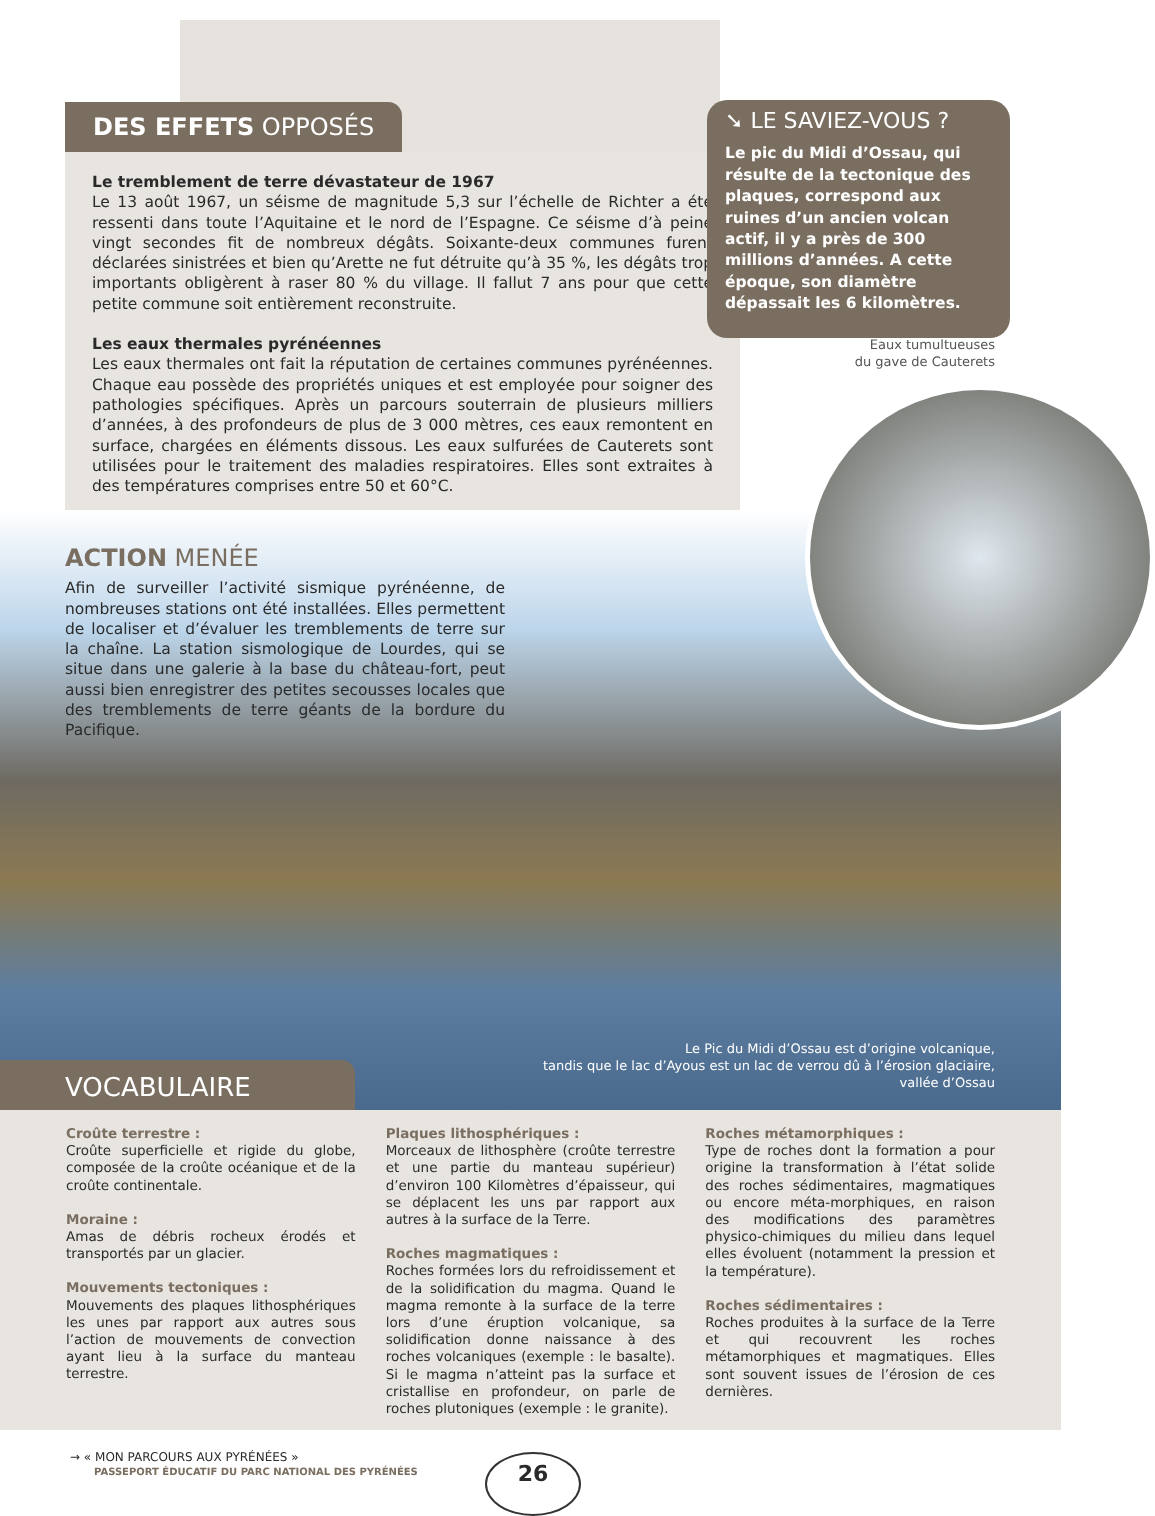DES EFFETS OPPOSÉS
Le tremblement de terre dévastateur de 1967
Le 13 août 1967, un séisme de magnitude 5,3 sur l’échelle de Richter a été ressenti dans toute l’Aquitaine et le nord de l’Espagne. Ce séisme d’à peine vingt secondes fit de nombreux dégâts. Soixante-deux communes furent déclarées sinistrées et bien qu’Arette ne fut détruite qu’à 35 %, les dégâts trop importants obligèrent à raser 80 % du village. Il fallut 7 ans pour que cette petite commune soit entièrement reconstruite.
Les eaux thermales pyrénéennes
Les eaux thermales ont fait la réputation de certaines communes pyrénéennes. Chaque eau possède des propriétés uniques et est employée pour soigner des pathologies spécifiques. Après un parcours souterrain de plusieurs milliers d’années, à des profondeurs de plus de 3 000 mètres, ces eaux remontent en surface, chargées en éléments dissous. Les eaux sulfurées de Cauterets sont utilisées pour le traitement des maladies respiratoires. Elles sont extraites à des températures comprises entre 50 et 60°C.
➘ LE SAVIEZ-VOUS ?
Le pic du Midi d’Ossau, qui résulte de la tectonique des plaques, correspond aux ruines d’un ancien volcan actif, il y a près de 300 millions d’années. A cette époque, son diamètre dépassait les 6 kilomètres.
Eaux tumultueuses
du gave de Cauterets
ACTION MENÉE
Afin de surveiller l’activité sismique pyrénéenne, de nombreuses stations ont été installées. Elles permettent de localiser et d’évaluer les tremblements de terre sur la chaîne. La station sismologique de Lourdes, qui se situe dans une galerie à la base du château-fort, peut aussi bien enregistrer des petites secousses locales que des tremblements de terre géants de la bordure du Pacifique.
Le Pic du Midi d’Ossau est d’origine volcanique,
tandis que le lac d’Ayous est un lac de verrou dû à l’érosion glaciaire,
vallée d’Ossau
VOCABULAIRE
Croûte terrestre :
Croûte superficielle et rigide du globe, composée de la croûte océanique et de la croûte continentale.
Moraine :
Amas de débris rocheux érodés et transportés par un glacier.
Mouvements tectoniques :
Mouvements des plaques lithosphériques les unes par rapport aux autres sous l’action de mouvements de convection ayant lieu à la surface du manteau terrestre.
Plaques lithosphériques :
Morceaux de lithosphère (croûte terrestre et une partie du manteau supérieur) d’environ 100 Kilomètres d’épaisseur, qui se déplacent les uns par rapport aux autres à la surface de la Terre.
Roches magmatiques :
Roches formées lors du refroidissement et de la solidification du magma. Quand le magma remonte à la surface de la terre lors d’une éruption volcanique, sa solidification donne naissance à des roches volcaniques (exemple : le basalte). Si le magma n’atteint pas la surface et cristallise en profondeur, on parle de roches plutoniques (exemple : le granite).
Roches métamorphiques :
Type de roches dont la formation a pour origine la transformation à l’état solide des roches sédimentaires, magmatiques ou encore méta-morphiques, en raison des modifications des paramètres physico-chimiques du milieu dans lequel elles évoluent (notamment la pression et la température).
Roches sédimentaires :
Roches produites à la surface de la Terre et qui recouvrent les roches métamorphiques et magmatiques. Elles sont souvent issues de l’érosion de ces dernières.
→ « MON PARCOURS AUX PYRÉNÉES »
PASSEPORT ÉDUCATIF DU PARC NATIONAL DES PYRÉNÉES
26